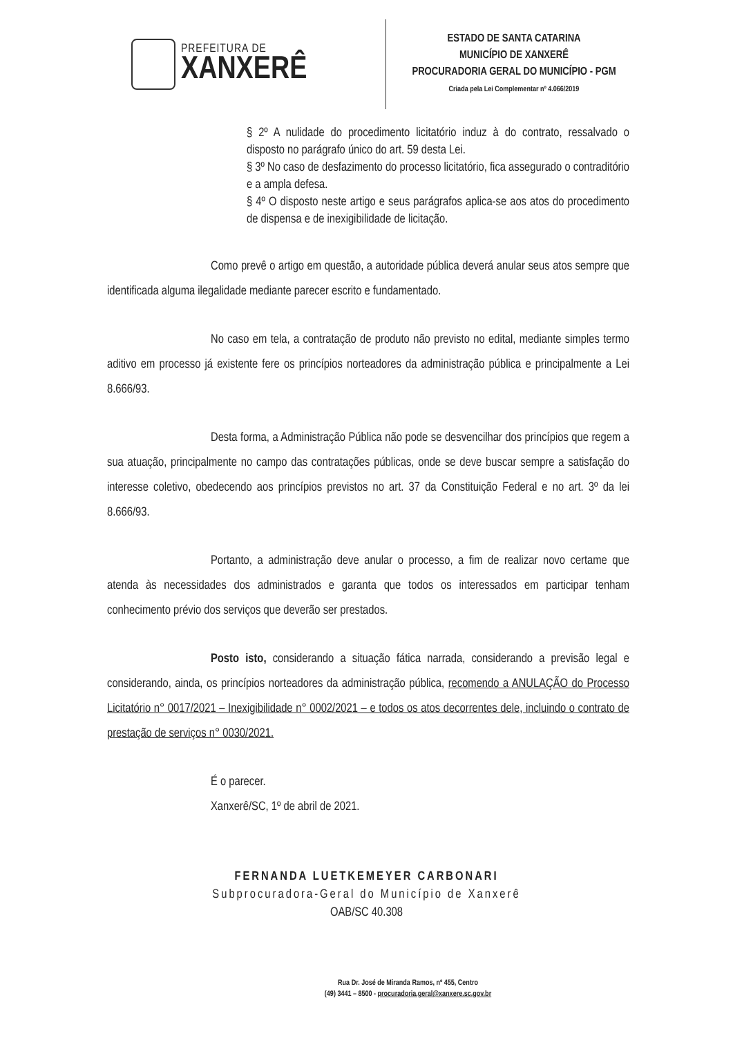PREFEITURA DE
XANXERÊ
ESTADO DE SANTA CATARINA
MUNICÍPIO DE XANXERÊ
PROCURADORIA GERAL DO MUNICÍPIO - PGM
Criada pela Lei Complementar nº 4.066/2019
§ 2º A nulidade do procedimento licitatório induz à do contrato, ressalvado o disposto no parágrafo único do art. 59 desta Lei.
§ 3º No caso de desfazimento do processo licitatório, fica assegurado o contraditório e a ampla defesa.
§ 4º O disposto neste artigo e seus parágrafos aplica-se aos atos do procedimento de dispensa e de inexigibilidade de licitação.
Como prevê o artigo em questão, a autoridade pública deverá anular seus atos sempre que identificada alguma ilegalidade mediante parecer escrito e fundamentado.
No caso em tela, a contratação de produto não previsto no edital, mediante simples termo aditivo em processo já existente fere os princípios norteadores da administração pública e principalmente a Lei 8.666/93.
Desta forma, a Administração Pública não pode se desvencilhar dos princípios que regem a sua atuação, principalmente no campo das contratações públicas, onde se deve buscar sempre a satisfação do interesse coletivo, obedecendo aos princípios previstos no art. 37 da Constituição Federal e no art. 3º da lei 8.666/93.
Portanto, a administração deve anular o processo, a fim de realizar novo certame que atenda às necessidades dos administrados e garanta que todos os interessados em participar tenham conhecimento prévio dos serviços que deverão ser prestados.
Posto isto, considerando a situação fática narrada, considerando a previsão legal e considerando, ainda, os princípios norteadores da administração pública, recomendo a ANULAÇÃO do Processo Licitatório n° 0017/2021 – Inexigibilidade n° 0002/2021 – e todos os atos decorrentes dele, incluindo o contrato de prestação de serviços n° 0030/2021.
É o parecer.
Xanxerê/SC, 1º de abril de 2021.
FERNANDA LUETKEMEYER CARBONARI
Subprocuradora-Geral do Município de Xanxerê
OAB/SC 40.308
Rua Dr. José de Miranda Ramos, nº 455, Centro
(49) 3441 – 8500 - procuradoria.geral@xanxere.sc.gov.br